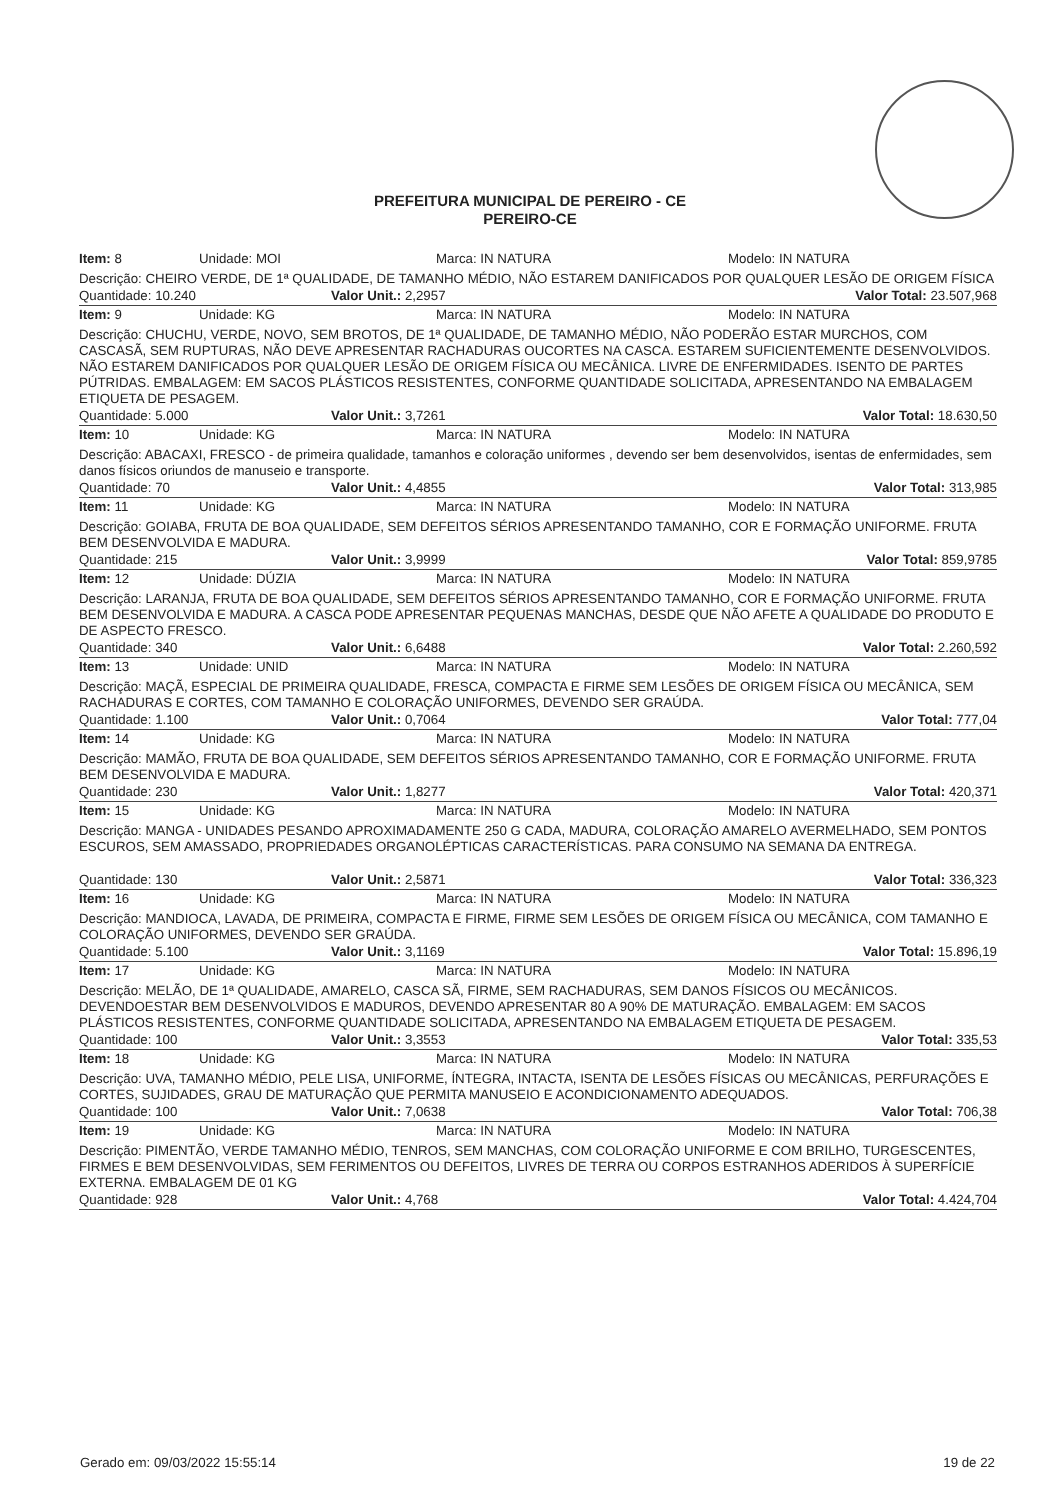PREFEITURA MUNICIPAL DE PEREIRO - CE
PEREIRO-CE
Item: 8 Unidade: MOI Marca: IN NATURA Modelo: IN NATURA
Descrição: CHEIRO VERDE, DE 1ª QUALIDADE, DE TAMANHO MÉDIO, NÃO ESTAREM DANIFICADOS POR QUALQUER LESÃO DE ORIGEM FÍSICA
Quantidade: 10.240 Valor Unit.: 2,2957 Valor Total: 23.507,968
Item: 9 Unidade: KG Marca: IN NATURA Modelo: IN NATURA
Descrição: CHUCHU, VERDE, NOVO, SEM BROTOS, DE 1ª QUALIDADE, DE TAMANHO MÉDIO, NÃO PODERÃO ESTAR MURCHOS, COM CASCASÃ, SEM RUPTURAS, NÃO DEVE APRESENTAR RACHADURAS OUCORTES NA CASCA. ESTAREM SUFICIENTEMENTE DESENVOLVIDOS. NÃO ESTAREM DANIFICADOS POR QUALQUER LESÃO DE ORIGEM FÍSICA OU MECÂNICA. LIVRE DE ENFERMIDADES. ISENTO DE PARTES PÚTRIDAS. EMBALAGEM: EM SACOS PLÁSTICOS RESISTENTES, CONFORME QUANTIDADE SOLICITADA, APRESENTANDO NA EMBALAGEM ETIQUETA DE PESAGEM.
Quantidade: 5.000 Valor Unit.: 3,7261 Valor Total: 18.630,50
Item: 10 Unidade: KG Marca: IN NATURA Modelo: IN NATURA
Descrição: ABACAXI, FRESCO - de primeira qualidade, tamanhos e coloração uniformes , devendo ser bem desenvolvidos, isentas de enfermidades, sem danos físicos oriundos de manuseio e transporte.
Quantidade: 70 Valor Unit.: 4,4855 Valor Total: 313,985
Item: 11 Unidade: KG Marca: IN NATURA Modelo: IN NATURA
Descrição: GOIABA, FRUTA DE BOA QUALIDADE, SEM DEFEITOS SÉRIOS APRESENTANDO TAMANHO, COR E FORMAÇÃO UNIFORME. FRUTA BEM DESENVOLVIDA E MADURA.
Quantidade: 215 Valor Unit.: 3,9999 Valor Total: 859,9785
Item: 12 Unidade: DÚZIA Marca: IN NATURA Modelo: IN NATURA
Descrição: LARANJA, FRUTA DE BOA QUALIDADE, SEM DEFEITOS SÉRIOS APRESENTANDO TAMANHO, COR E FORMAÇÃO UNIFORME. FRUTA BEM DESENVOLVIDA E MADURA. A CASCA PODE APRESENTAR PEQUENAS MANCHAS, DESDE QUE NÃO AFETE A QUALIDADE DO PRODUTO E DE ASPECTO FRESCO.
Quantidade: 340 Valor Unit.: 6,6488 Valor Total: 2.260,592
Item: 13 Unidade: UNID Marca: IN NATURA Modelo: IN NATURA
Descrição: MAÇÃ, ESPECIAL DE PRIMEIRA QUALIDADE, FRESCA, COMPACTA E FIRME SEM LESÕES DE ORIGEM FÍSICA OU MECÂNICA, SEM RACHADURAS E CORTES, COM TAMANHO E COLORAÇÃO UNIFORMES, DEVENDO SER GRAÚDA.
Quantidade: 1.100 Valor Unit.: 0,7064 Valor Total: 777,04
Item: 14 Unidade: KG Marca: IN NATURA Modelo: IN NATURA
Descrição: MAMÃO, FRUTA DE BOA QUALIDADE, SEM DEFEITOS SÉRIOS APRESENTANDO TAMANHO, COR E FORMAÇÃO UNIFORME. FRUTA BEM DESENVOLVIDA E MADURA.
Quantidade: 230 Valor Unit.: 1,8277 Valor Total: 420,371
Item: 15 Unidade: KG Marca: IN NATURA Modelo: IN NATURA
Descrição: MANGA - UNIDADES PESANDO APROXIMADAMENTE 250 G CADA, MADURA, COLORAÇÃO AMARELO AVERMELHADO, SEM PONTOS ESCUROS, SEM AMASSADO, PROPRIEDADES ORGANOLÉPTICAS CARACTERÍSTICAS. PARA CONSUMO NA SEMANA DA ENTREGA.
Quantidade: 130 Valor Unit.: 2,5871 Valor Total: 336,323
Item: 16 Unidade: KG Marca: IN NATURA Modelo: IN NATURA
Descrição: MANDIOCA, LAVADA, DE PRIMEIRA, COMPACTA E FIRME, FIRME SEM LESÕES DE ORIGEM FÍSICA OU MECÂNICA, COM TAMANHO E COLORAÇÃO UNIFORMES, DEVENDO SER GRAÚDA.
Quantidade: 5.100 Valor Unit.: 3,1169 Valor Total: 15.896,19
Item: 17 Unidade: KG Marca: IN NATURA Modelo: IN NATURA
Descrição: MELÃO, DE 1ª QUALIDADE, AMARELO, CASCA SÃ, FIRME, SEM RACHADURAS, SEM DANOS FÍSICOS OU MECÂNICOS. DEVENDOESTAR BEM DESENVOLVIDOS E MADUROS, DEVENDO APRESENTAR 80 A 90% DE MATURAÇÃO. EMBALAGEM: EM SACOS PLÁSTICOS RESISTENTES, CONFORME QUANTIDADE SOLICITADA, APRESENTANDO NA EMBALAGEM ETIQUETA DE PESAGEM.
Quantidade: 100 Valor Unit.: 3,3553 Valor Total: 335,53
Item: 18 Unidade: KG Marca: IN NATURA Modelo: IN NATURA
Descrição: UVA, TAMANHO MÉDIO, PELE LISA, UNIFORME, ÍNTEGRA, INTACTA, ISENTA DE LESÕES FÍSICAS OU MECÂNICAS, PERFURAÇÕES E CORTES, SUJIDADES, GRAU DE MATURAÇÃO QUE PERMITA MANUSEIO E ACONDICIONAMENTO ADEQUADOS.
Quantidade: 100 Valor Unit.: 7,0638 Valor Total: 706,38
Item: 19 Unidade: KG Marca: IN NATURA Modelo: IN NATURA
Descrição: PIMENTÃO, VERDE TAMANHO MÉDIO, TENROS, SEM MANCHAS, COM COLORAÇÃO UNIFORME E COM BRILHO, TURGESCENTES, FIRMES E BEM DESENVOLVIDAS, SEM FERIMENTOS OU DEFEITOS, LIVRES DE TERRA OU CORPOS ESTRANHOS ADERIDOS À SUPERFÍCIE EXTERNA. EMBALAGEM DE 01 KG
Quantidade: 928 Valor Unit.: 4,768 Valor Total: 4.424,704
Gerado em: 09/03/2022 15:55:14 19 de 22